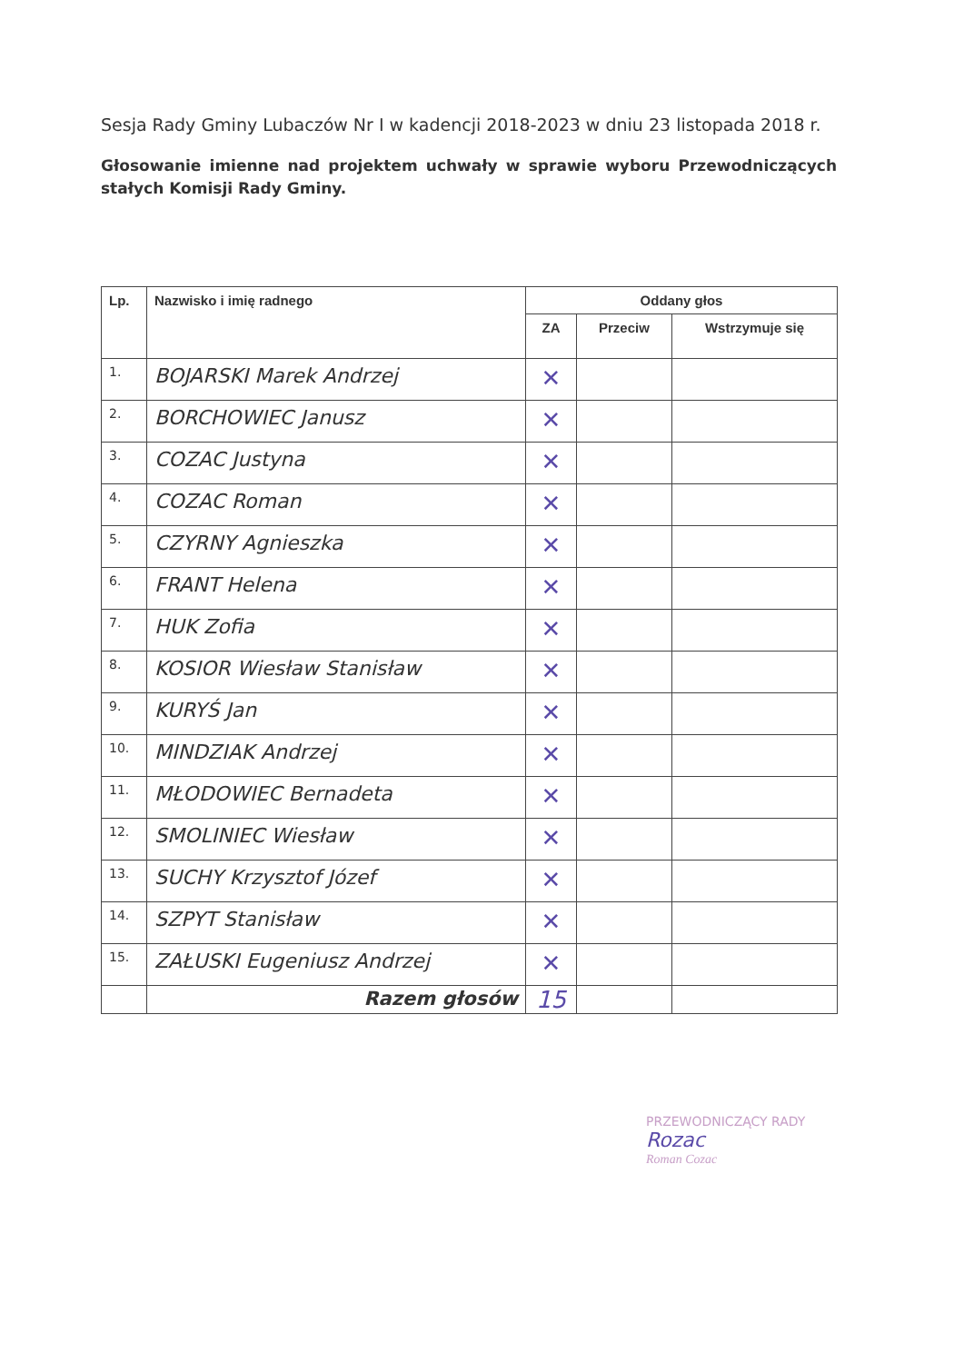Sesja Rady Gminy Lubaczów Nr I w kadencji 2018-2023 w dniu 23 listopada 2018 r.
Głosowanie imienne nad projektem uchwały w sprawie wyboru Przewodniczących stałych Komisji Rady Gminy.
| Lp. | Nazwisko i imię radnego | Oddany głos | | |
| --- | --- | --- | --- | --- |
| | | ZA | Przeciw | Wstrzymuje się |
| 1. | BOJARSKI Marek Andrzej | ✕ | | |
| 2. | BORCHOWIEC Janusz | ✕ | | |
| 3. | COZAC Justyna | ✕ | | |
| 4. | COZAC Roman | ✕ | | |
| 5. | CZYRNY Agnieszka | ✕ | | |
| 6. | FRANT Helena | ✕ | | |
| 7. | HUK Zofia | ✕ | | |
| 8. | KOSIOR Wiesław Stanisław | ✕ | | |
| 9. | KURYŚ Jan | ✕ | | |
| 10. | MINDZIAK Andrzej | ✕ | | |
| 11. | MŁODOWIEC Bernadeta | ✕ | | |
| 12. | SMOLINIEC Wiesław | ✕ | | |
| 13. | SUCHY Krzysztof Józef | ✕ | | |
| 14. | SZPYT Stanisław | ✕ | | |
| 15. | ZAŁUSKI Eugeniusz Andrzej | ✕ | | |
| | Razem głosów | 15 | | |
PRZEWODNICZĄCY RADY
Rozac
Roman Cozac